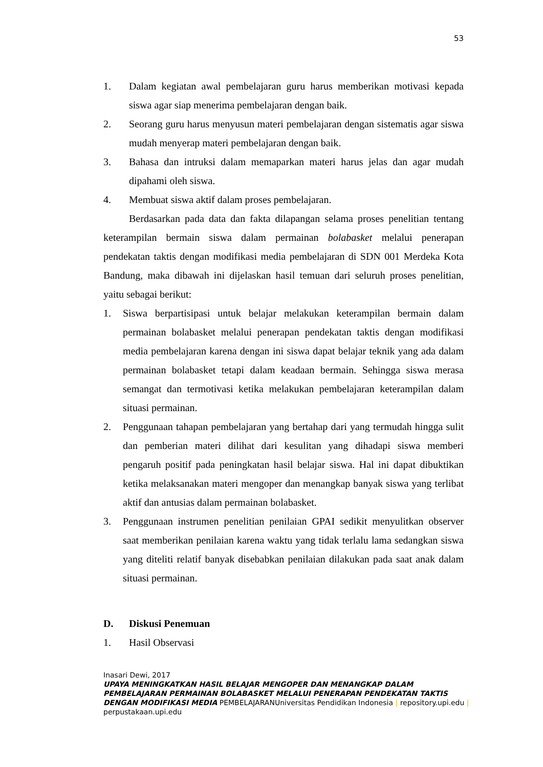53
1. Dalam kegiatan awal pembelajaran guru harus memberikan motivasi kepada siswa agar siap menerima pembelajaran dengan baik.
2. Seorang guru harus menyusun materi pembelajaran dengan sistematis agar siswa mudah menyerap materi pembelajaran dengan baik.
3. Bahasa dan intruksi dalam memaparkan materi harus jelas dan agar mudah dipahami oleh siswa.
4. Membuat siswa aktif dalam proses pembelajaran.
Berdasarkan pada data dan fakta dilapangan selama proses penelitian tentang keterampilan bermain siswa dalam permainan bolabasket melalui penerapan pendekatan taktis dengan modifikasi media pembelajaran di SDN 001 Merdeka Kota Bandung, maka dibawah ini dijelaskan hasil temuan dari seluruh proses penelitian, yaitu sebagai berikut:
1. Siswa berpartisipasi untuk belajar melakukan keterampilan bermain dalam permainan bolabasket melalui penerapan pendekatan taktis dengan modifikasi media pembelajaran karena dengan ini siswa dapat belajar teknik yang ada dalam permainan bolabasket tetapi dalam keadaan bermain. Sehingga siswa merasa semangat dan termotivasi ketika melakukan pembelajaran keterampilan dalam situasi permainan.
2. Penggunaan tahapan pembelajaran yang bertahap dari yang termudah hingga sulit dan pemberian materi dilihat dari kesulitan yang dihadapi siswa memberi pengaruh positif pada peningkatan hasil belajar siswa. Hal ini dapat dibuktikan ketika melaksanakan materi mengoper dan menangkap banyak siswa yang terlibat aktif dan antusias dalam permainan bolabasket.
3. Penggunaan instrumen penelitian penilaian GPAI sedikit menyulitkan observer saat memberikan penilaian karena waktu yang tidak terlalu lama sedangkan siswa yang diteliti relatif banyak disebabkan penilaian dilakukan pada saat anak dalam situasi permainan.
D. Diskusi Penemuan
1. Hasil Observasi
Inasari Dewi, 2017
UPAYA MENINGKATKAN HASIL BELAJAR MENGOPER DAN MENANGKAP DALAM PEMBELAJARAN PERMAINAN BOLABASKET MELALUI PENERAPAN PENDEKATAN TAKTIS DENGAN MODIFIKASI MEDIA PEMBELAJARANUniversitas Pendidikan Indonesia | repository.upi.edu | perpustakaan.upi.edu